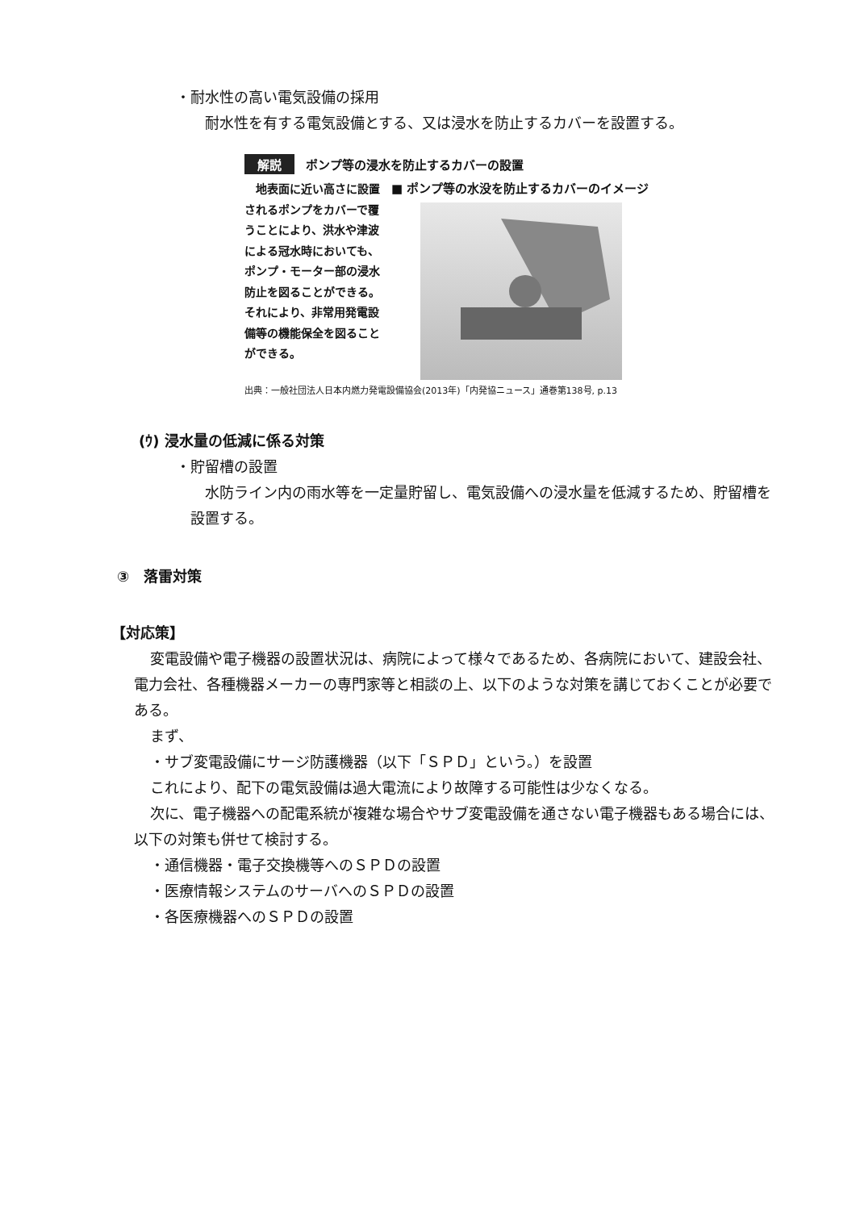・耐水性の高い電気設備の採用
耐水性を有する電気設備とする、又は浸水を防止するカバーを設置する。
解説 ポンプ等の浸水を防止するカバーの設置
　地表面に近い高さに設置されるポンプをカバーで覆うことにより、洪水や津波による冠水時においても、ポンプ・モーター部の浸水防止を図ることができる。それにより、非常用発電設備等の機能保全を図ることができる。
■ ポンプ等の水没を防止するカバーのイメージ
出典：一般社団法人日本内燃力発電設備協会(2013年)「内発協ニュース」通巻第138号, p.13
(ｳ) 浸水量の低減に係る対策
・貯留槽の設置
水防ライン内の雨水等を一定量貯留し、電気設備への浸水量を低減するため、貯留槽を設置する。
③　落雷対策
【対応策】
変電設備や電子機器の設置状況は、病院によって様々であるため、各病院において、建設会社、電力会社、各種機器メーカーの専門家等と相談の上、以下のような対策を講じておくことが必要である。
まず、
・サブ変電設備にサージ防護機器（以下「ＳＰＤ」という。）を設置
これにより、配下の電気設備は過大電流により故障する可能性は少なくなる。
次に、電子機器への配電系統が複雑な場合やサブ変電設備を通さない電子機器もある場合には、以下の対策も併せて検討する。
・通信機器・電子交換機等へのＳＰＤの設置
・医療情報システムのサーバへのＳＰＤの設置
・各医療機器へのＳＰＤの設置